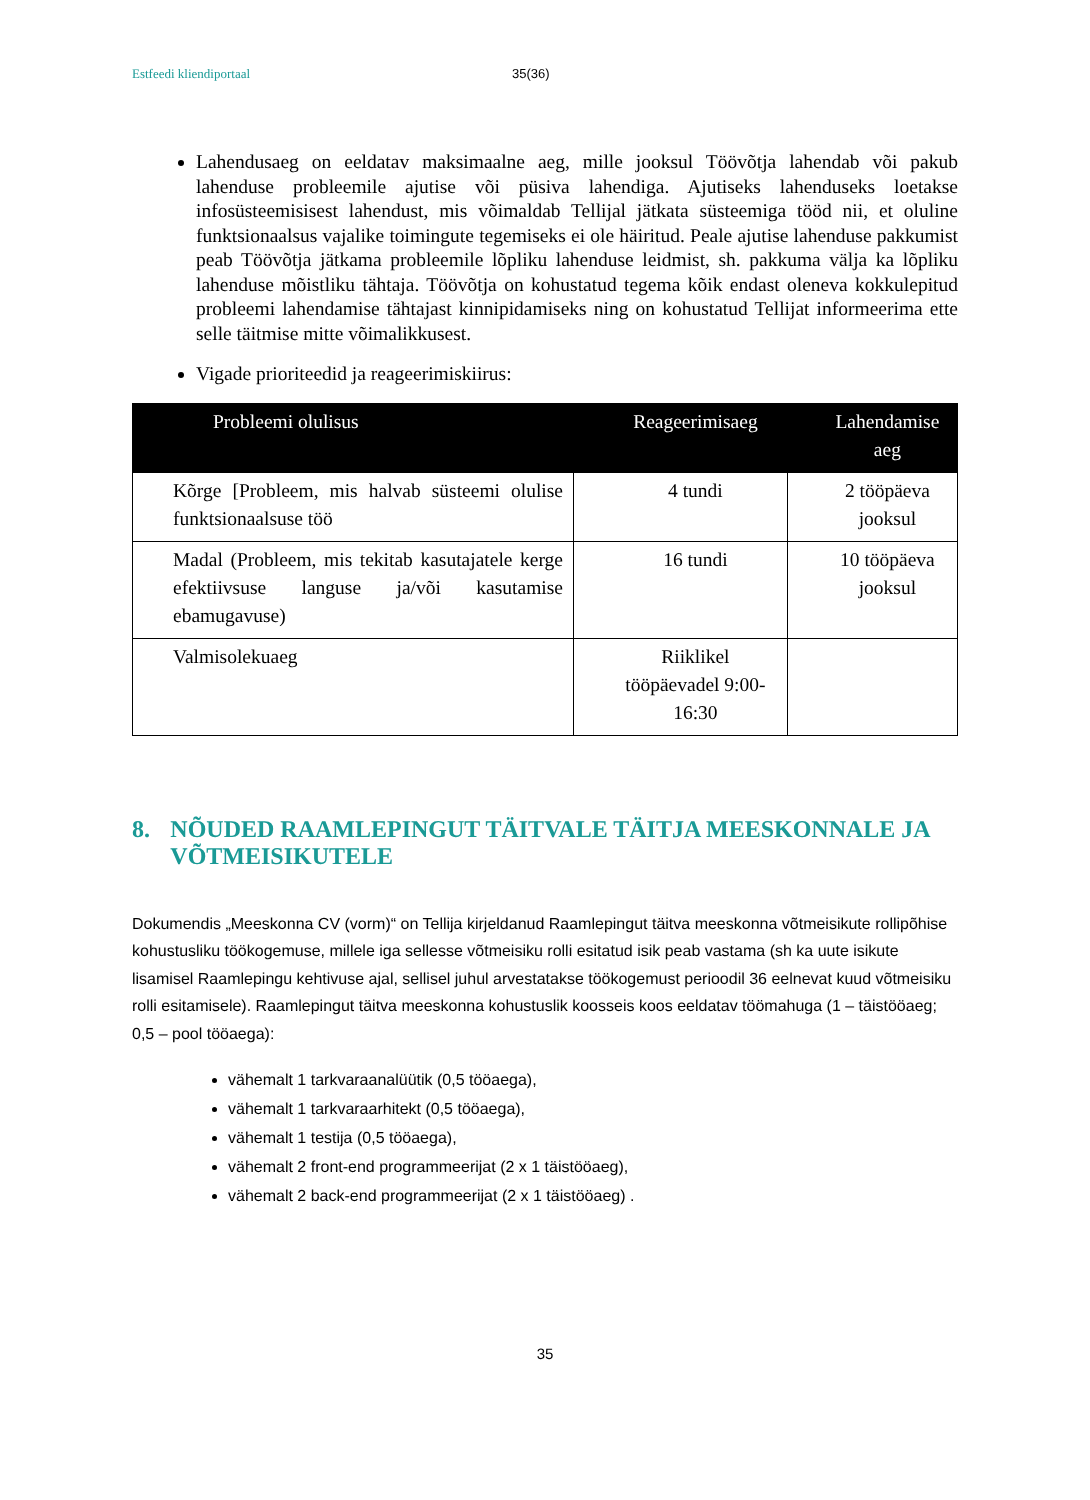Estfeedi kliendiportaal 35(36)
Lahendusaeg on eeldatav maksimaalne aeg, mille jooksul Töövõtja lahendab või pakub lahenduse probleemile ajutise või püsiva lahendiga. Ajutiseks lahenduseks loetakse infosüsteemisisest lahendust, mis võimaldab Tellijal jätkata süsteemiga tööd nii, et oluline funktsionaalsus vajalike toimingute tegemiseks ei ole häiritud. Peale ajutise lahenduse pakkumist peab Töövõtja jätkama probleemile lõpliku lahenduse leidmist, sh. pakkuma välja ka lõpliku lahenduse mõistliku tähtaja. Töövõtja on kohustatud tegema kõik endast oleneva kokkulepitud probleemi lahendamise tähtajast kinnipidamiseks ning on kohustatud Tellijat informeerima ette selle täitmise mitte võimalikkusest.
Vigade prioriteedid ja reageerimiskiirus:
| Probleemi olulisus | Reageerimisaeg | Lahendamise aeg |
| --- | --- | --- |
| Kõrge [Probleem, mis halvab süsteemi olulise funktsionaalsuse töö | 4 tundi | 2 tööpäeva jooksul |
| Madal (Probleem, mis tekitab kasutajatele kerge efektiivsuse languse ja/või kasutamise ebamugavuse) | 16 tundi | 10 tööpäeva jooksul |
| Valmisolekuaeg | Riiklikel tööpäevadel 9:00-16:30 | |
8. NÕUDED RAAMLEPINGUT TÄITVALE TÄITJA MEESKONNALE JA VÕTMEISIKUTELE
Dokumendis „Meeskonna CV (vorm)“ on Tellija kirjeldanud Raamlepingut täitva meeskonna võtmeisikute rollipõhise kohustusliku töökogemuse, millele iga sellesse võtmeisiku rolli esitatud isik peab vastama (sh ka uute isikute lisamisel Raamlepingu kehtivuse ajal, sellisel juhul arvestatakse töökogemust perioodil 36 eelnevat kuud võtmeisiku rolli esitamisele). Raamlepingut täitva meeskonna kohustuslik koosseis koos eeldatav töömahuga (1 – täistööaeg; 0,5 – pool tööaega):
vähemalt 1 tarkvaraanalüütik (0,5 tööaega),
vähemalt 1 tarkvaraarhitekt (0,5 tööaega),
vähemalt 1 testija (0,5 tööaega),
vähemalt 2 front-end programmeerijat (2 x 1 täistööaeg),
vähemalt 2 back-end programmeerijat (2 x 1 täistööaeg) .
35